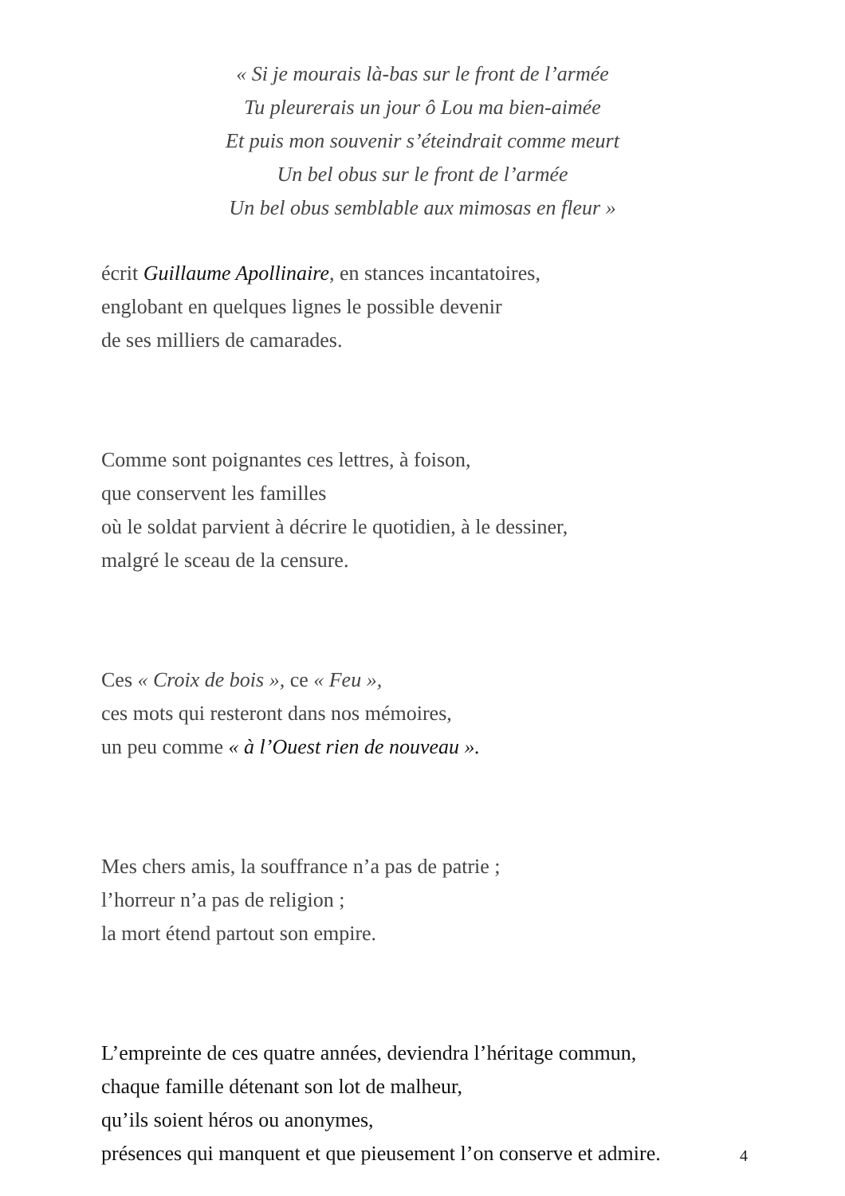« Si je mourais là-bas sur le front de l’armée
Tu pleurerais un jour ô Lou ma bien-aimée
Et puis mon souvenir s’éteindrait comme meurt
Un bel obus sur le front de l’armée
Un bel obus semblable aux mimosas en fleur »
écrit Guillaume Apollinaire, en stances incantatoires,
englobant en quelques lignes le possible devenir
de ses milliers de camarades.
Comme sont poignantes ces lettres, à foison,
que conservent les familles
où le soldat parvient à décrire le quotidien, à le dessiner,
malgré le sceau de la censure.
Ces « Croix de bois », ce « Feu »,
ces mots qui resteront dans nos mémoires,
un peu comme « à l’Ouest rien de nouveau ».
Mes chers amis, la souffrance n’a pas de patrie ;
l’horreur n’a pas de religion ;
la mort étend partout son empire.
L’empreinte de ces quatre années, deviendra l’héritage commun,
chaque famille détenant son lot de malheur,
qu’ils soient héros ou anonymes,
présences qui manquent et que pieusement l’on conserve et admire.
4